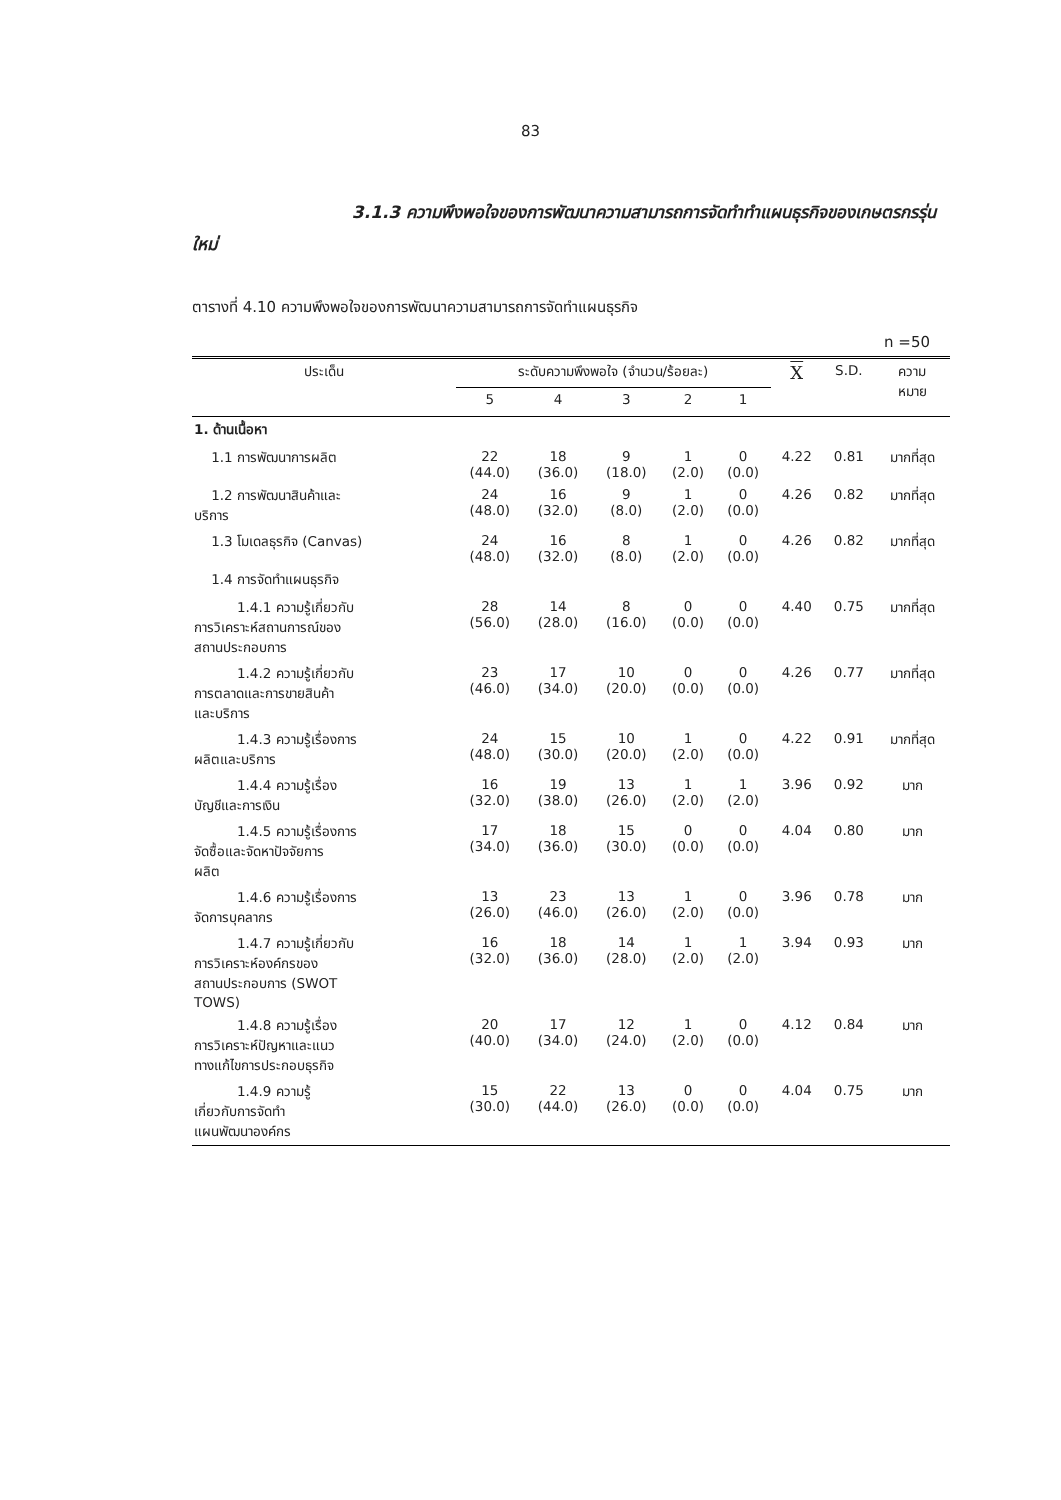83
3.1.3 ความพึงพอใจของการพัฒนาความสามารถการจัดทำทำแผนธุรกิจของเกษตรกรรุ่นใหม่
ตารางที่ 4.10 ความพึงพอใจของการพัฒนาความสามารถการจัดทำแผนธุรกิจ
n =50
| ประเด็น | ระดับความพึงพอใจ (จำนวน/ร้อยละ) | | | | | X | S.D. | ความ หมาย |
| --- | --- | --- | --- | --- | --- | --- | --- | --- |
| | 5 | 4 | 3 | 2 | 1 | | | |
| 1. ด้านเนื้อหา | | | | | | | | |
| 1.1 การพัฒนาการผลิต | 22 (44.0) | 18 (36.0) | 9 (18.0) | 1 (2.0) | 0 (0.0) | 4.22 | 0.81 | มากที่สุด |
| 1.2 การพัฒนาสินค้าและ บริการ | 24 (48.0) | 16 (32.0) | 9 (8.0) | 1 (2.0) | 0 (0.0) | 4.26 | 0.82 | มากที่สุด |
| 1.3 โมเดลธุรกิจ (Canvas) | 24 (48.0) | 16 (32.0) | 8 (8.0) | 1 (2.0) | 0 (0.0) | 4.26 | 0.82 | มากที่สุด |
| 1.4 การจัดทำแผนธุรกิจ | | | | | | | | |
| 1.4.1 ความรู้เกี่ยวกับ การวิเคราะห์สถานการณ์ของ สถานประกอบการ | 28 (56.0) | 14 (28.0) | 8 (16.0) | 0 (0.0) | 0 (0.0) | 4.40 | 0.75 | มากที่สุด |
| 1.4.2 ความรู้เกี่ยวกับ การตลาดและการขายสินค้า และบริการ | 23 (46.0) | 17 (34.0) | 10 (20.0) | 0 (0.0) | 0 (0.0) | 4.26 | 0.77 | มากที่สุด |
| 1.4.3 ความรู้เรื่องการ ผลิตและบริการ | 24 (48.0) | 15 (30.0) | 10 (20.0) | 1 (2.0) | 0 (0.0) | 4.22 | 0.91 | มากที่สุด |
| 1.4.4 ความรู้เรื่อง บัญชีและการเงิน | 16 (32.0) | 19 (38.0) | 13 (26.0) | 1 (2.0) | 1 (2.0) | 3.96 | 0.92 | มาก |
| 1.4.5 ความรู้เรื่องการ จัดซื้อและจัดหาปัจจัยการ ผลิต | 17 (34.0) | 18 (36.0) | 15 (30.0) | 0 (0.0) | 0 (0.0) | 4.04 | 0.80 | มาก |
| 1.4.6 ความรู้เรื่องการ จัดการบุคลากร | 13 (26.0) | 23 (46.0) | 13 (26.0) | 1 (2.0) | 0 (0.0) | 3.96 | 0.78 | มาก |
| 1.4.7 ความรู้เกี่ยวกับ การวิเคราะห์องค์กรของ สถานประกอบการ (SWOT TOWS) | 16 (32.0) | 18 (36.0) | 14 (28.0) | 1 (2.0) | 1 (2.0) | 3.94 | 0.93 | มาก |
| 1.4.8 ความรู้เรื่อง การวิเคราะห์ปัญหาและแนว ทางแก้ไขการประกอบธุรกิจ | 20 (40.0) | 17 (34.0) | 12 (24.0) | 1 (2.0) | 0 (0.0) | 4.12 | 0.84 | มาก |
| 1.4.9 ความรู้ เกี่ยวกับการจัดทำ แผนพัฒนาองค์กร | 15 (30.0) | 22 (44.0) | 13 (26.0) | 0 (0.0) | 0 (0.0) | 4.04 | 0.75 | มาก |